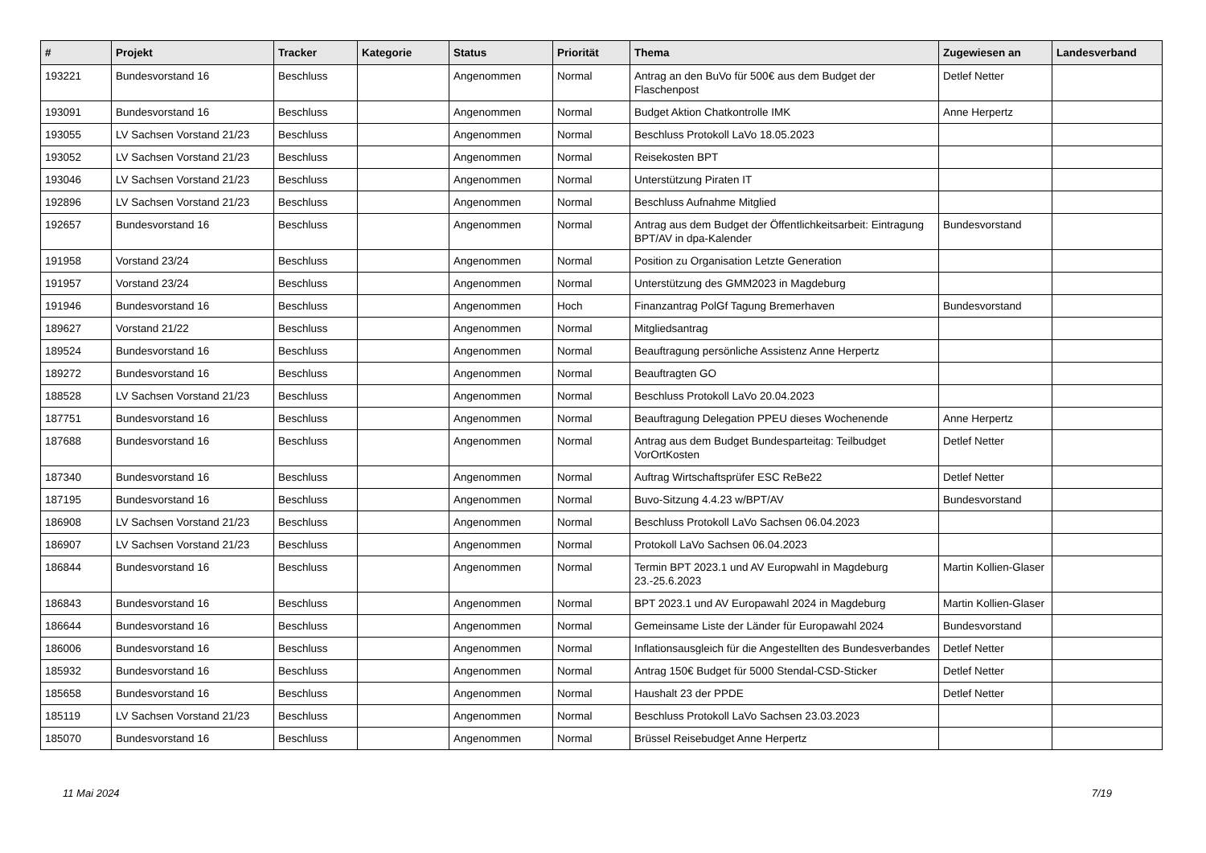| # | Projekt | Tracker | Kategorie | Status | Priorität | Thema | Zugewiesen an | Landesverband |
| --- | --- | --- | --- | --- | --- | --- | --- | --- |
| 193221 | Bundesvorstand 16 | Beschluss | | Angenommen | Normal | Antrag an den BuVo für 500€ aus dem Budget der Flaschenpost | Detlef Netter | |
| 193091 | Bundesvorstand 16 | Beschluss | | Angenommen | Normal | Budget Aktion Chatkontrolle IMK | Anne Herpertz | |
| 193055 | LV Sachsen Vorstand 21/23 | Beschluss | | Angenommen | Normal | Beschluss Protokoll LaVo 18.05.2023 | | |
| 193052 | LV Sachsen Vorstand 21/23 | Beschluss | | Angenommen | Normal | Reisekosten BPT | | |
| 193046 | LV Sachsen Vorstand 21/23 | Beschluss | | Angenommen | Normal | Unterstützung Piraten IT | | |
| 192896 | LV Sachsen Vorstand 21/23 | Beschluss | | Angenommen | Normal | Beschluss Aufnahme Mitglied | | |
| 192657 | Bundesvorstand 16 | Beschluss | | Angenommen | Normal | Antrag aus dem Budget der Öffentlichkeitsarbeit: Eintragung BPT/AV in dpa-Kalender | Bundesvorstand | |
| 191958 | Vorstand 23/24 | Beschluss | | Angenommen | Normal | Position zu Organisation Letzte Generation | | |
| 191957 | Vorstand 23/24 | Beschluss | | Angenommen | Normal | Unterstützung des GMM2023 in Magdeburg | | |
| 191946 | Bundesvorstand 16 | Beschluss | | Angenommen | Hoch | Finanzantrag PolGf Tagung Bremerhaven | Bundesvorstand | |
| 189627 | Vorstand 21/22 | Beschluss | | Angenommen | Normal | Mitgliedsantrag | | |
| 189524 | Bundesvorstand 16 | Beschluss | | Angenommen | Normal | Beauftragung persönliche Assistenz Anne Herpertz | | |
| 189272 | Bundesvorstand 16 | Beschluss | | Angenommen | Normal | Beauftragten GO | | |
| 188528 | LV Sachsen Vorstand 21/23 | Beschluss | | Angenommen | Normal | Beschluss Protokoll LaVo 20.04.2023 | | |
| 187751 | Bundesvorstand 16 | Beschluss | | Angenommen | Normal | Beauftragung Delegation PPEU dieses Wochenende | Anne Herpertz | |
| 187688 | Bundesvorstand 16 | Beschluss | | Angenommen | Normal | Antrag aus dem Budget Bundesparteitag: Teilbudget VorOrtKosten | Detlef Netter | |
| 187340 | Bundesvorstand 16 | Beschluss | | Angenommen | Normal | Auftrag Wirtschaftsprüfer ESC ReBe22 | Detlef Netter | |
| 187195 | Bundesvorstand 16 | Beschluss | | Angenommen | Normal | Buvo-Sitzung 4.4.23 w/BPT/AV | Bundesvorstand | |
| 186908 | LV Sachsen Vorstand 21/23 | Beschluss | | Angenommen | Normal | Beschluss Protokoll LaVo Sachsen 06.04.2023 | | |
| 186907 | LV Sachsen Vorstand 21/23 | Beschluss | | Angenommen | Normal | Protokoll LaVo Sachsen 06.04.2023 | | |
| 186844 | Bundesvorstand 16 | Beschluss | | Angenommen | Normal | Termin BPT 2023.1 und AV Europwahl in Magdeburg 23.-25.6.2023 | Martin Kollien-Glaser | |
| 186843 | Bundesvorstand 16 | Beschluss | | Angenommen | Normal | BPT 2023.1 und AV Europawahl 2024 in Magdeburg | Martin Kollien-Glaser | |
| 186644 | Bundesvorstand 16 | Beschluss | | Angenommen | Normal | Gemeinsame Liste der Länder für Europawahl 2024 | Bundesvorstand | |
| 186006 | Bundesvorstand 16 | Beschluss | | Angenommen | Normal | Inflationsausgleich für die Angestellten des Bundesverbandes | Detlef Netter | |
| 185932 | Bundesvorstand 16 | Beschluss | | Angenommen | Normal | Antrag 150€ Budget für 5000 Stendal-CSD-Sticker | Detlef Netter | |
| 185658 | Bundesvorstand 16 | Beschluss | | Angenommen | Normal | Haushalt 23 der PPDE | Detlef Netter | |
| 185119 | LV Sachsen Vorstand 21/23 | Beschluss | | Angenommen | Normal | Beschluss Protokoll LaVo Sachsen 23.03.2023 | | |
| 185070 | Bundesvorstand 16 | Beschluss | | Angenommen | Normal | Brüssel Reisebudget Anne Herpertz | | |
11 Mai 2024 7/19